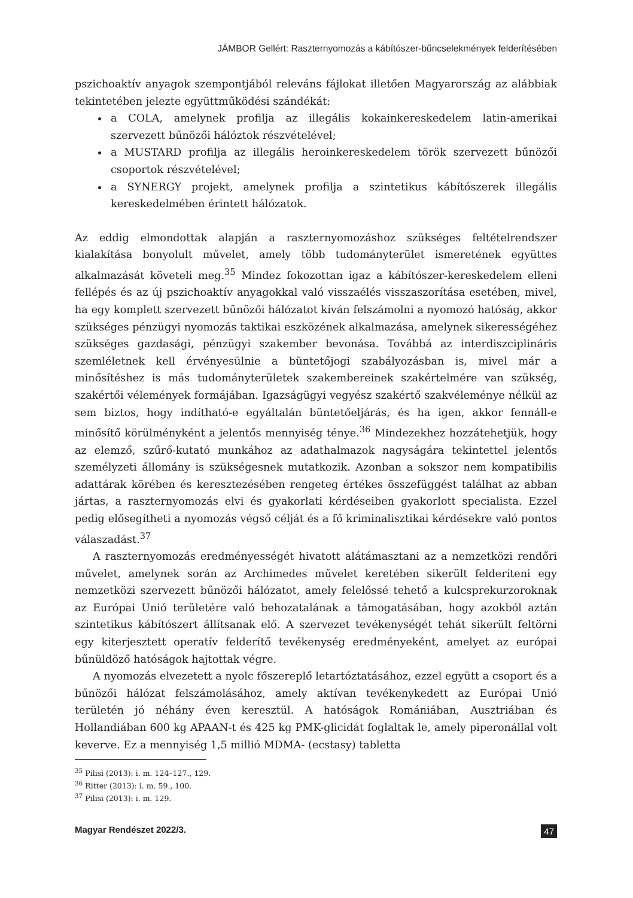JÁMBOR Gellért: Raszternyomozás a kábítószer-bűncselekmények felderítésében
pszichoaktív anyagok szempontjából releváns fájlokat illetően Magyarország az alábbiak tekintetében jelezte együttműködési szándékát:
a COLA, amelynek profilja az illegális kokainkereskedelem latin-amerikai szervezett bűnözői hálóztok részvételével;
a MUSTARD profilja az illegális heroinkereskedelem török szervezett bűnözői csoportok részvételével;
a SYNERGY projekt, amelynek profilja a szintetikus kábítószerek illegális kereskedelmében érintett hálózatok.
Az eddig elmondottak alapján a raszternyomozáshoz szükséges feltételrendszer kialakítása bonyolult művelet, amely több tudományterület ismeretének együttes alkalmazását követeli meg.<sup>35</sup> Mindez fokozottan igaz a kábítószer-kereskedelem elleni fellépés és az új pszichoaktív anyagokkal való visszaélés visszaszorítása esetében, mivel, ha egy komplett szervezett bűnözői hálózatot kíván felszámolni a nyomozó hatóság, akkor szükséges pénzügyi nyomozás taktikai eszközének alkalmazása, amelynek sikerességéhez szükséges gazdasági, pénzügyi szakember bevonása. Továbbá az interdiszciplináris szemléletnek kell érvényesülnie a büntetőjogi szabályozásban is, mivel már a minősítéshez is más tudományterületek szakembereinek szakértelmére van szükség, szakértői vélemények formájában. Igazságügyi vegyész szakértő szakvéleménye nélkül az sem biztos, hogy indítható-e egyáltalán büntetőeljárás, és ha igen, akkor fennáll-e minősítő körülményként a jelentős mennyiség ténye.<sup>36</sup> Mindezekhez hozzátehetjük, hogy az elemző, szűrő-kutató munkához az adathalmazok nagyságára tekintettel jelentős személyzeti állomány is szükségesnek mutatkozik. Azonban a sokszor nem kompatibilis adattárak körében és keresztezésében rengeteg értékes összefüggést találhat az abban jártas, a raszternyomozás elvi és gyakorlati kérdéseiben gyakorlott specialista. Ezzel pedig elősegítheti a nyomozás végső célját és a fő kriminalisztikai kérdésekre való pontos válaszadást.<sup>37</sup>
A raszternyomozás eredményességét hivatott alátámasztani az a nemzetközi rendőri művelet, amelynek során az Archimedes művelet keretében sikerült felderíteni egy nemzetközi szervezett bűnözői hálózatot, amely felelőssé tehető a kulcsprekurzoroknak az Európai Unió területére való behozatalának a támogatásában, hogy azokból aztán szintetikus kábítószert állítsanak elő. A szervezet tevékenységét tehát sikerült feltörni egy kiterjesztett operatív felderítő tevékenység eredményeként, amelyet az európai bűnüldöző hatóságok hajtottak végre.
A nyomozás elvezetett a nyolc főszereplő letartóztatásához, ezzel együtt a csoport és a bűnözői hálózat felszámolásához, amely aktívan tevékenykedett az Európai Unió területén jó néhány éven keresztül. A hatóságok Romániában, Ausztriában és Hollandiában 600 kg APAAN-t és 425 kg PMK-glicidát foglaltak le, amely piperonállal volt keverve. Ez a mennyiség 1,5 millió MDMA- (ecstasy) tabletta
<sup>35</sup> Pilisi (2013): i. m. 124–127., 129.
<sup>36</sup> Ritter (2013): i. m. 59., 100.
<sup>37</sup> Pilisi (2013): i. m. 129.
Magyar Rendészet 2022/3. 47